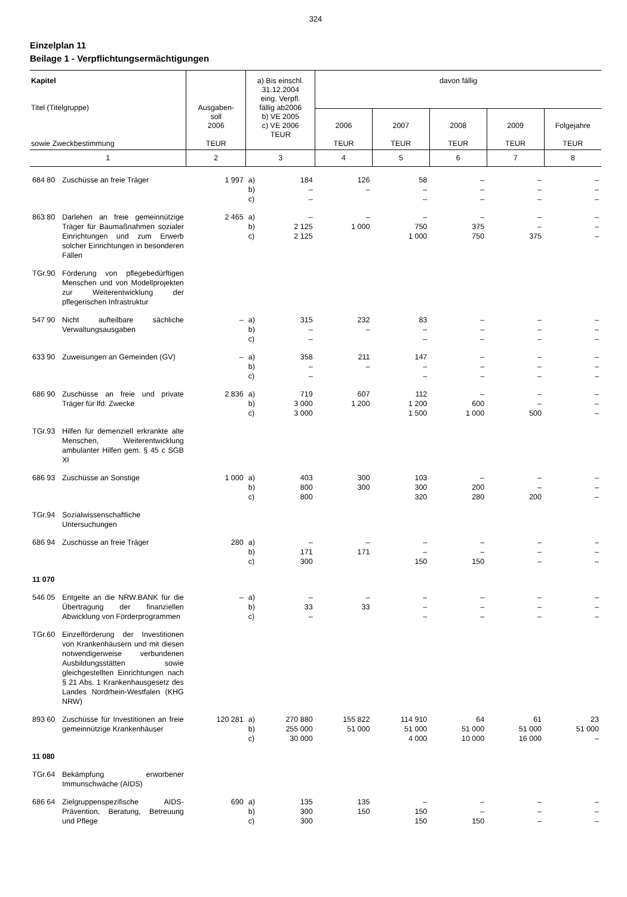324
Einzelplan 11
Beilage 1 - Verpflichtungsermächtigungen
| Kapitel Titel (Titelgruppe) sowie Zweckbestimmung | Ausgaben- soll 2006 TEUR | a) Bis einschl. 31.12.2004 eing. Verpfl. fällig ab2006 b) VE 2005 c) VE 2006 TEUR | davon fällig | | | | |
| --- | --- | --- | --- | --- | --- | --- | --- |
| | | | 2006 TEUR | 2007 TEUR | 2008 TEUR | 2009 TEUR | Folgejahre TEUR |
| 1 | 2 | 3 | 4 | 5 | 6 | 7 | 8 |
| 684 80 Zuschüsse an freie Träger | 1 997 | a) b) c) 184 – – | 126 – | 58 – – | – – – | – – – | – – – |
| 863 80 Darlehen an freie gemeinnützige Träger für Baumaßnahmen sozialer Einrichtungen und zum Erwerb solcher Einrichtungen in besonderen Fällen | 2 465 | a) b) c) – 2 125 2 125 | – 1 000 | – 750 1 000 | – 375 750 | – – 375 | – – – |
| TGr.90 Förderung von pflegebedürftigen Menschen und von Modellprojekten zur Weiterentwicklung der pflegerischen Infrastruktur | | | | | | | |
| 547 90 Nicht aufteilbare sächliche Verwaltungsausgaben | – | a) b) c) 315 – – | 232 – | 83 – – | – – – | – – – | – – – |
| 633 90 Zuweisungen an Gemeinden (GV) | – | a) b) c) 358 – – | 211 – | 147 – – | – – – | – – – | – – – |
| 686 90 Zuschüsse an freie und private Träger für lfd. Zwecke | 2 836 | a) b) c) 719 3 000 3 000 | 607 1 200 | 112 1 200 1 500 | – 600 1 000 | – – 500 | – – – |
| TGr.93 Hilfen für demenziell erkrankte alte Menschen, Weiterentwicklung ambulanter Hilfen gem. § 45 c SGB XI | | | | | | | |
| 686 93 Zuschüsse an Sonstige | 1 000 | a) b) c) 403 800 800 | 300 300 | 103 300 320 | – 200 280 | – – 200 | – – – |
| TGr.94 Sozialwissenschaftliche Untersuchungen | | | | | | | |
| 686 94 Zuschüsse an freie Träger | 280 | a) b) c) – 171 300 | – 171 | – – 150 | – – 150 | – – – | – – – |
| 11 070 | | | | | | | |
| 546 05 Entgelte an die NRW.BANK für die Übertragung der finanziellen Abwicklung von Förderprogrammen | – | a) b) c) – 33 – | – 33 | – – – | – – – | – – – | – – – |
| TGr.60 Einzelförderung der Investitionen von Krankenhäusern und mit diesen notwendigerweise verbundenen Ausbildungsstätten sowie gleichgestellten Einrichtungen nach § 21 Abs. 1 Krankenhausgesetz des Landes Nordrhein-Westfalen (KHG NRW) | | | | | | | |
| 893 60 Zuschüsse für Investitionen an freie gemeinnützige Krankenhäuser | 120 281 | a) b) c) 270 880 255 000 30 000 | 155 822 51 000 | 114 910 51 000 4 000 | 64 51 000 10 000 | 61 51 000 16 000 | 23 51 000 – |
| 11 080 | | | | | | | |
| TGr.64 Bekämpfung erworbener Immunschwäche (AIDS) | | | | | | | |
| 686 64 Zielgruppenspezifische AIDS-Prävention, Beratung, Betreuung und Pflege | 690 | a) b) c) 135 300 300 | 135 150 | – 150 150 | – – 150 | – – – | – – – |